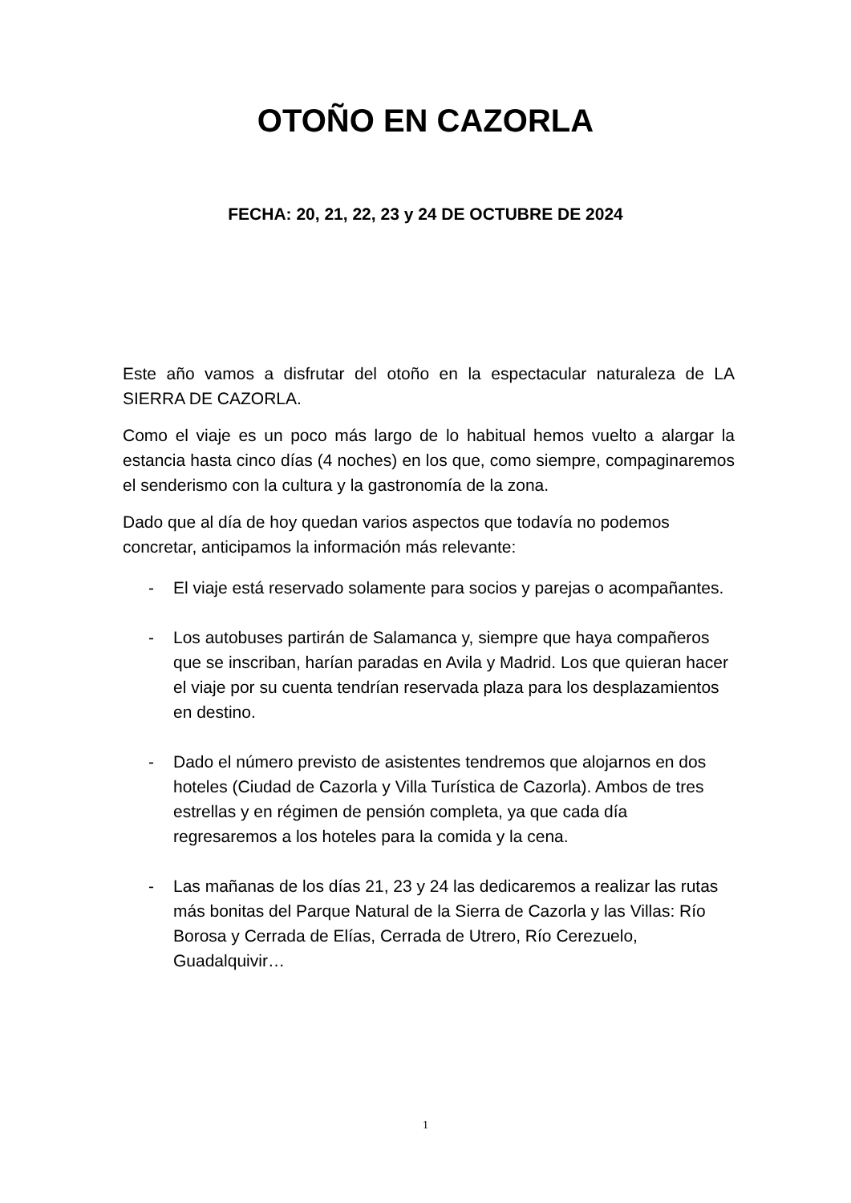OTOÑO EN CAZORLA
FECHA: 20, 21, 22, 23 y 24 DE OCTUBRE DE 2024
Este año vamos a disfrutar del otoño en la espectacular naturaleza de LA SIERRA DE CAZORLA.
Como el viaje es un poco más largo de lo habitual hemos vuelto a alargar la estancia hasta cinco días (4 noches) en los que, como siempre, compaginaremos el senderismo con la cultura y la gastronomía de la zona.
Dado que al día de hoy quedan varios aspectos que todavía no podemos concretar, anticipamos la información más relevante:
- El viaje está reservado solamente para socios y parejas o acompañantes.
- Los autobuses partirán de Salamanca y, siempre que haya compañeros que se inscriban, harían paradas en Avila y Madrid. Los que quieran hacer el viaje por su cuenta tendrían reservada plaza para los desplazamientos en destino.
- Dado el número previsto de asistentes tendremos que alojarnos en dos hoteles (Ciudad de Cazorla y Villa Turística de Cazorla). Ambos de tres estrellas y en régimen de pensión completa, ya que cada día regresaremos a los hoteles para la comida y la cena.
- Las mañanas de los días 21, 23 y 24 las dedicaremos a realizar las rutas más bonitas del Parque Natural de la Sierra de Cazorla y las Villas: Río Borosa y Cerrada de Elías, Cerrada de Utrero, Río Cerezuelo, Guadalquivir…
1